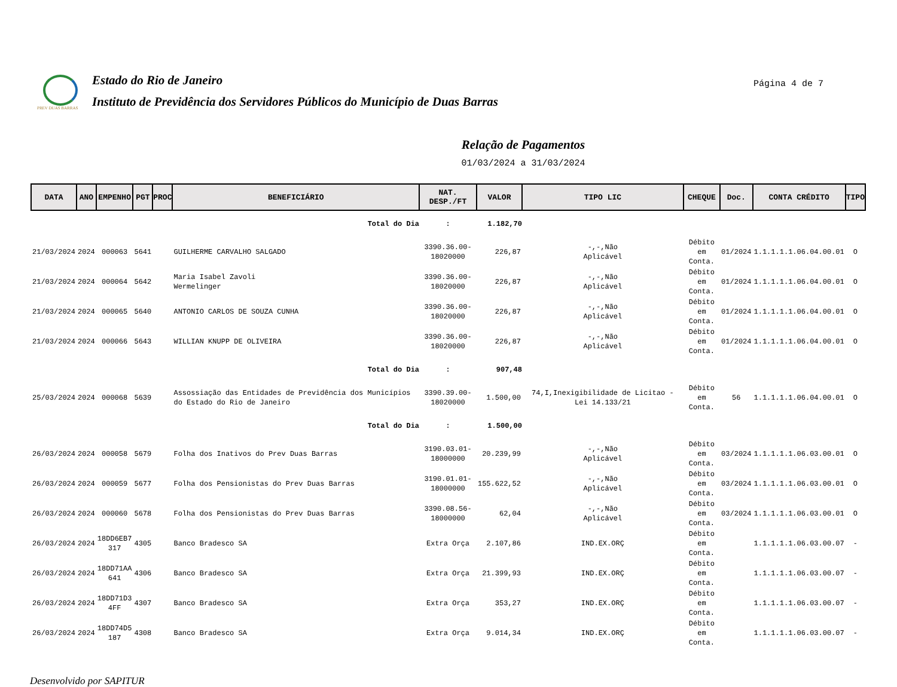PREV DUAS BARRAS Estado do Rio de Janeiro
Instituto de Previdência dos Servidores Públicos do Município de Duas Barras
Página 4 de 7
Relação de Pagamentos
01/03/2024 a 31/03/2024
| DATA | ANO | EMPENHO | PGT | PROC | BENEFICIÁRIO | NAT. DESP./FT | VALOR | TIPO LIC | CHEQUE | Doc. | CONTA CRÉDITO | TIPO |
| --- | --- | --- | --- | --- | --- | --- | --- | --- | --- | --- | --- | --- |
| Total do Dia | | | | | | : | 1.182,70 | | | | | |
| 21/03/2024 | 2024 | 000063 | 5641 | | GUILHERME CARVALHO SALGADO | 3390.36.00- 18020000 | 226,87 | -,-,Não Aplicável | Débito em Conta. | 01/2024 | 1.1.1.1.1.06.04.00.01 | O |
| 21/03/2024 | 2024 | 000064 | 5642 | | Maria Isabel Zavoli Wermelinger | 3390.36.00- 18020000 | 226,87 | -,-,Não Aplicável | Débito em Conta. | 01/2024 | 1.1.1.1.1.06.04.00.01 | O |
| 21/03/2024 | 2024 | 000065 | 5640 | | ANTONIO CARLOS DE SOUZA CUNHA | 3390.36.00- 18020000 | 226,87 | -,-,Não Aplicável | Débito em Conta. | 01/2024 | 1.1.1.1.1.06.04.00.01 | O |
| 21/03/2024 | 2024 | 000066 | 5643 | | WILLIAN KNUPP DE OLIVEIRA | 3390.36.00- 18020000 | 226,87 | -,-,Não Aplicável | Débito em Conta. | 01/2024 | 1.1.1.1.1.06.04.00.01 | O |
| Total do Dia | | | | | | : | 907,48 | | | | | |
| 25/03/2024 | 2024 | 000068 | 5639 | | Assossiação das Entidades de Previdência dos Municípios do Estado do Rio de Janeiro | 3390.39.00- 18020000 | 1.500,00 | 74,I,Inexigibilidade de Licitao - Lei 14.133/21 | Débito em Conta. | 56 | 1.1.1.1.1.06.04.00.01 | O |
| Total do Dia | | | | | | : | 1.500,00 | | | | | |
| 26/03/2024 | 2024 | 000058 | 5679 | | Folha dos Inativos do Prev Duas Barras | 3190.03.01- 18000000 | 20.239,99 | -,-,Não Aplicável | Débito em Conta. | 03/2024 | 1.1.1.1.1.06.03.00.01 | O |
| 26/03/2024 | 2024 | 000059 | 5677 | | Folha dos Pensionistas do Prev Duas Barras | 3190.01.01- 18000000 | 155.622,52 | -,-,Não Aplicável | Débito em Conta. | 03/2024 | 1.1.1.1.1.06.03.00.01 | O |
| 26/03/2024 | 2024 | 000060 | 5678 | | Folha dos Pensionistas do Prev Duas Barras | 3390.08.56- 18000000 | 62,04 | -,-,Não Aplicável | Débito em Conta. | 03/2024 | 1.1.1.1.1.06.03.00.01 | O |
| 26/03/2024 | 2024 | 18DD6EB7 317 | 4305 | | Banco Bradesco SA | Extra Orça | 2.107,86 | IND.EX.ORÇ | Débito em Conta. | | 1.1.1.1.1.06.03.00.07 | - |
| 26/03/2024 | 2024 | 18DD71AA 641 | 4306 | | Banco Bradesco SA | Extra Orça | 21.399,93 | IND.EX.ORÇ | Débito em Conta. | | 1.1.1.1.1.06.03.00.07 | - |
| 26/03/2024 | 2024 | 18DD71D3 4FF | 4307 | | Banco Bradesco SA | Extra Orça | 353,27 | IND.EX.ORÇ | Débito em Conta. | | 1.1.1.1.1.06.03.00.07 | - |
| 26/03/2024 | 2024 | 18DD74D5 187 | 4308 | | Banco Bradesco SA | Extra Orça | 9.014,34 | IND.EX.ORÇ | Débito em Conta. | | 1.1.1.1.1.06.03.00.07 | - |
Desenvolvido por SAPITUR